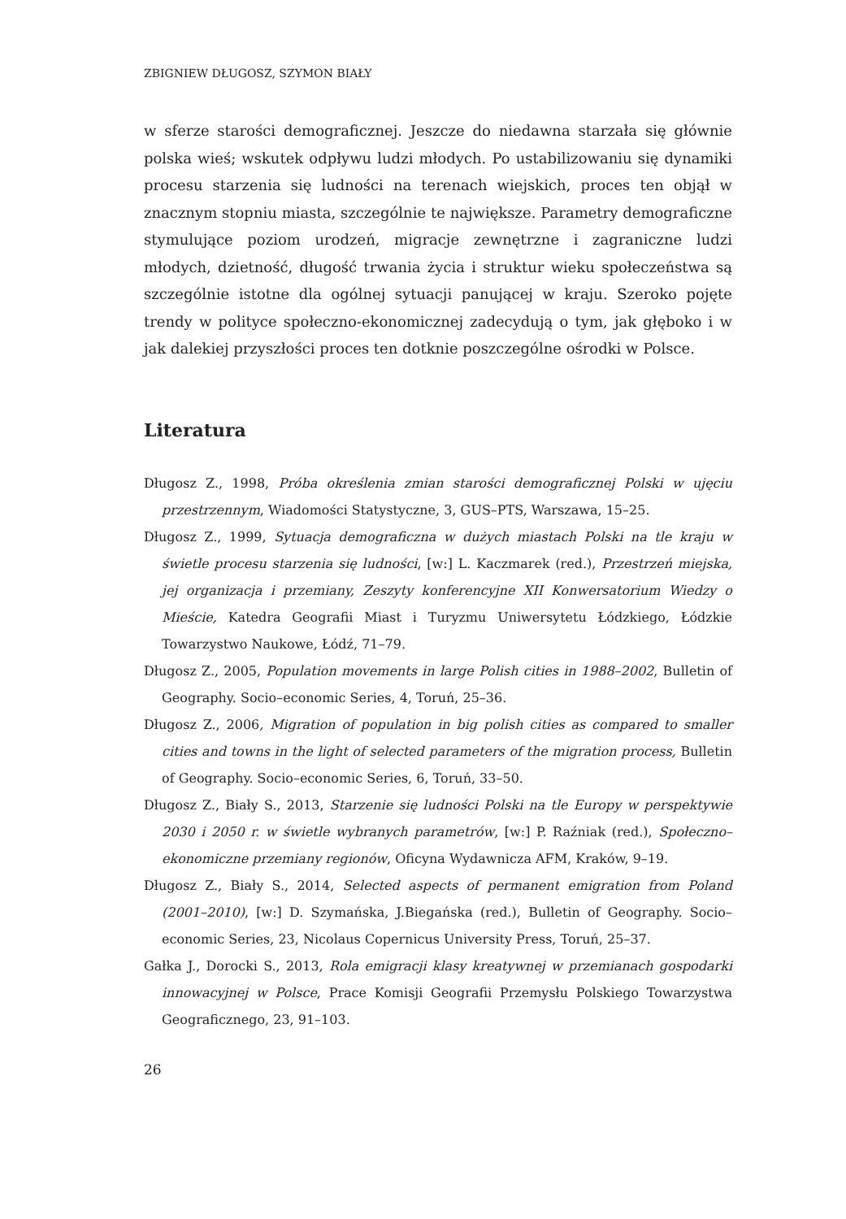ZBIGNIEW DŁUGOSZ, SZYMON BIAŁY
w sferze starości demograficznej. Jeszcze do niedawna starzała się głównie polska wieś; wskutek odpływu ludzi młodych. Po ustabilizowaniu się dynamiki procesu starzenia się ludności na terenach wiejskich, proces ten objął w znacznym stopniu miasta, szczególnie te największe. Parametry demograficzne stymulujące poziom urodzeń, migracje zewnętrzne i zagraniczne ludzi młodych, dzietność, długość trwania życia i struktur wieku społeczeństwa są szczególnie istotne dla ogólnej sytuacji panującej w kraju. Szeroko pojęte trendy w polityce społeczno-ekonomicznej zadecydują o tym, jak głęboko i w jak dalekiej przyszłości proces ten dotknie poszczególne ośrodki w Polsce.
Literatura
Długosz Z., 1998, Próba określenia zmian starości demograficznej Polski w ujęciu przestrzennym, Wiadomości Statystyczne, 3, GUS–PTS, Warszawa, 15–25.
Długosz Z., 1999, Sytuacja demograficzna w dużych miastach Polski na tle kraju w świetle procesu starzenia się ludności, [w:] L. Kaczmarek (red.), Przestrzeń miejska, jej organizacja i przemiany, Zeszyty konferencyjne XII Konwersatorium Wiedzy o Mieście, Katedra Geografii Miast i Turyzmu Uniwersytetu Łódzkiego, Łódzkie Towarzystwo Naukowe, Łódź, 71–79.
Długosz Z., 2005, Population movements in large Polish cities in 1988–2002, Bulletin of Geography. Socio–economic Series, 4, Toruń, 25–36.
Długosz Z., 2006, Migration of population in big polish cities as compared to smaller cities and towns in the light of selected parameters of the migration process, Bulletin of Geography. Socio–economic Series, 6, Toruń, 33–50.
Długosz Z., Biały S., 2013, Starzenie się ludności Polski na tle Europy w perspektywie 2030 i 2050 r. w świetle wybranych parametrów, [w:] P. Raźniak (red.), Społeczno–ekonomiczne przemiany regionów, Oficyna Wydawnicza AFM, Kraków, 9–19.
Długosz Z., Biały S., 2014, Selected aspects of permanent emigration from Poland (2001–2010), [w:] D. Szymańska, J.Biegańska (red.), Bulletin of Geography. Socio–economic Series, 23, Nicolaus Copernicus University Press, Toruń, 25–37.
Gałka J., Dorocki S., 2013, Rola emigracji klasy kreatywnej w przemianach gospodarki innowacyjnej w Polsce, Prace Komisji Geografii Przemysłu Polskiego Towarzystwa Geograficznego, 23, 91–103.
26